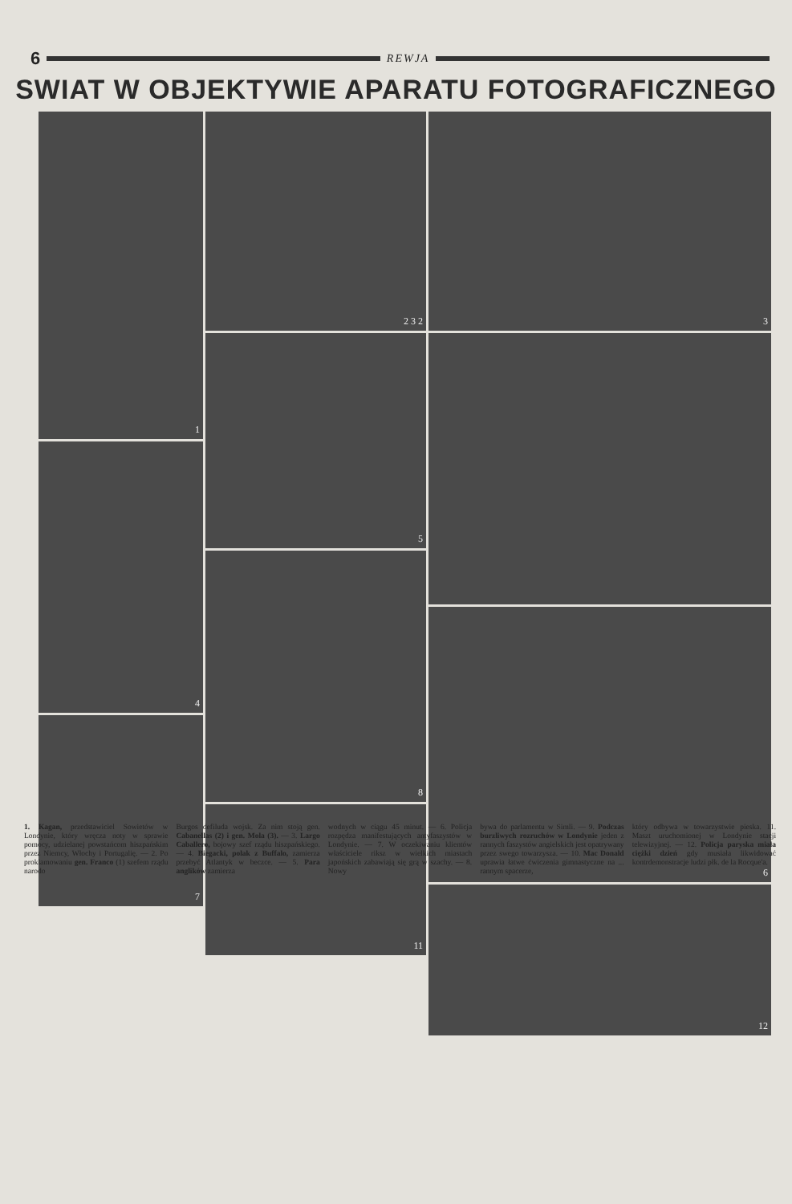6
REWJA
SWIAT W OBJEKTYWIE APARATU FOTOGRAFICZNEGO
1
4
7
2 3 2
5
8
11
3
6
12
1. Kagan, przedstawiciel Sowietów w Londynie, który wręcza noty w sprawie pomocy, udzielanej powstańcom hiszpańskim przez Niemcy, Włochy i Portugalię. — 2. Po proklamowaniu gen. Franco (1) szefem rządu narodo
Burgos defiluda wojsk. Za nim stoją gen. Cabanellas (2) i gen. Mola (3). — 3. Largo Caballero, bojowy szef rządu hiszpańskiego. — 4. Biegacki, polak z Buffalo, zamierza przebyć Atlantyk w beczce. — 5. Para anglików zamierza
wodnych w ciągu 45 minut. — 6. Policja rozpędza manifestujących antyfaszystów w Londynie. — 7. W oczekiwaniu klientów właściciele riksz w wielkich miastach japońskich zabawiają się grą w szachy. — 8. Nowy
bywa do parlamentu w Simli. — 9. Podczas burzliwych rozruchów w Londynie jeden z rannych faszystów angielskich jest opatrywany przez swego towarzysza. — 10. Mac Donald uprawia łatwe ćwiczenia gimnastyczne na ... rannym spacerze,
który odbywa w towarzystwie pieska. 11. Maszt uruchomionej w Londynie stacji telewizyjnej. — 12. Policja paryska miała ciężki dzień gdy musiała likwidować kontrdemonstracje ludzi płk. de la Rocque'a.